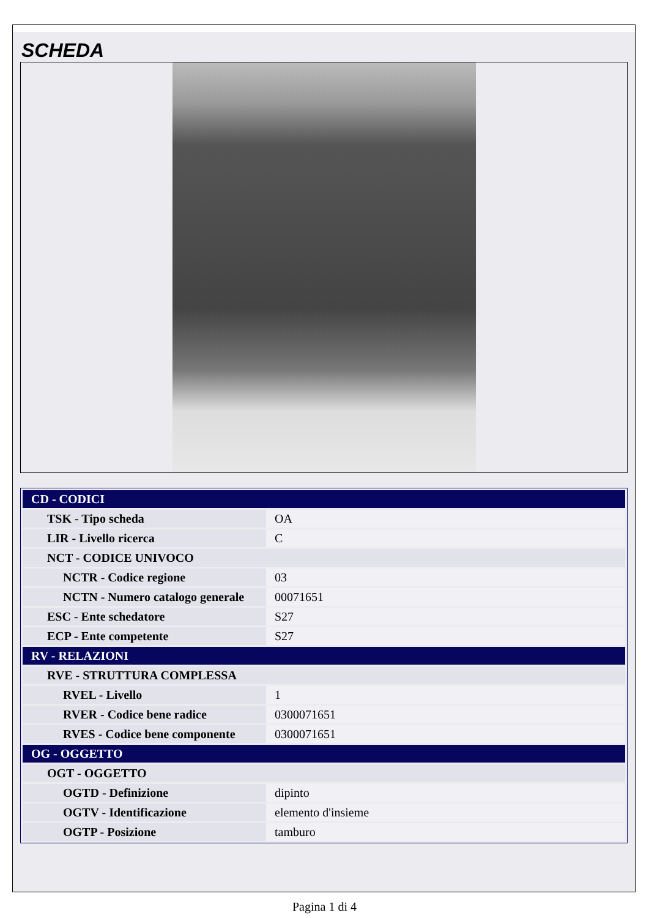SCHEDA
| CD - CODICI | |
| TSK - Tipo scheda | OA |
| LIR - Livello ricerca | C |
| NCT - CODICE UNIVOCO | |
| NCTR - Codice regione | 03 |
| NCTN - Numero catalogo generale | 00071651 |
| ESC - Ente schedatore | S27 |
| ECP - Ente competente | S27 |
| RV - RELAZIONI | |
| RVE - STRUTTURA COMPLESSA | |
| RVEL - Livello | 1 |
| RVER - Codice bene radice | 0300071651 |
| RVES - Codice bene componente | 0300071651 |
| OG - OGGETTO | |
| OGT - OGGETTO | |
| OGTD - Definizione | dipinto |
| OGTV - Identificazione | elemento d'insieme |
| OGTP - Posizione | tamburo |
Pagina 1 di 4